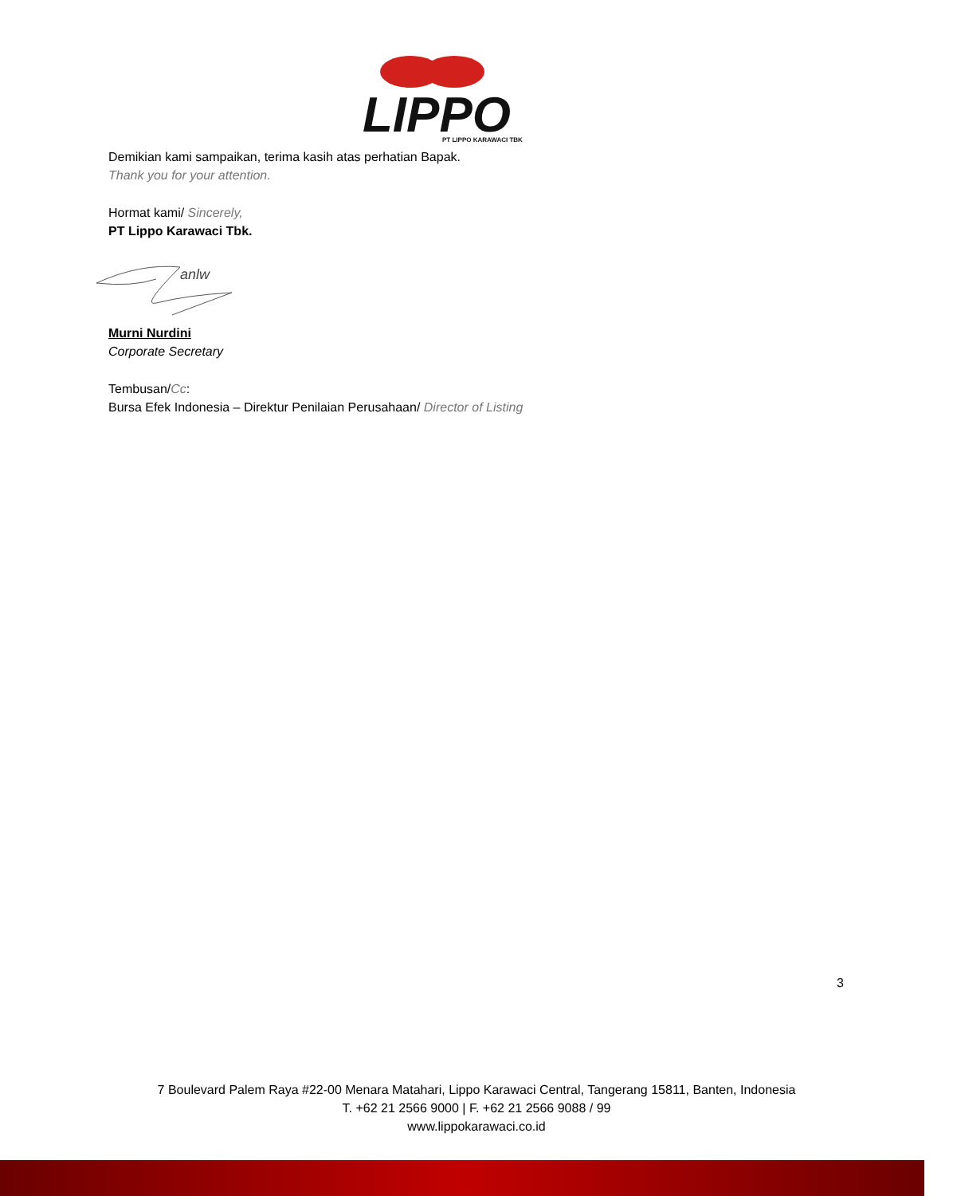LIPPO
PT LIPPO KARAWACI TBK
Demikian kami sampaikan, terima kasih atas perhatian Bapak.
Thank you for your attention.
Hormat kami/ Sincerely,
PT Lippo Karawaci Tbk.
anlw
Murni Nurdini
Corporate Secretary
Tembusan/Cc:
Bursa Efek Indonesia – Direktur Penilaian Perusahaan/ Director of Listing
3
7 Boulevard Palem Raya #22-00 Menara Matahari, Lippo Karawaci Central, Tangerang 15811, Banten, Indonesia
T. +62 21 2566 9000 | F. +62 21 2566 9088 / 99
www.lippokarawaci.co.id